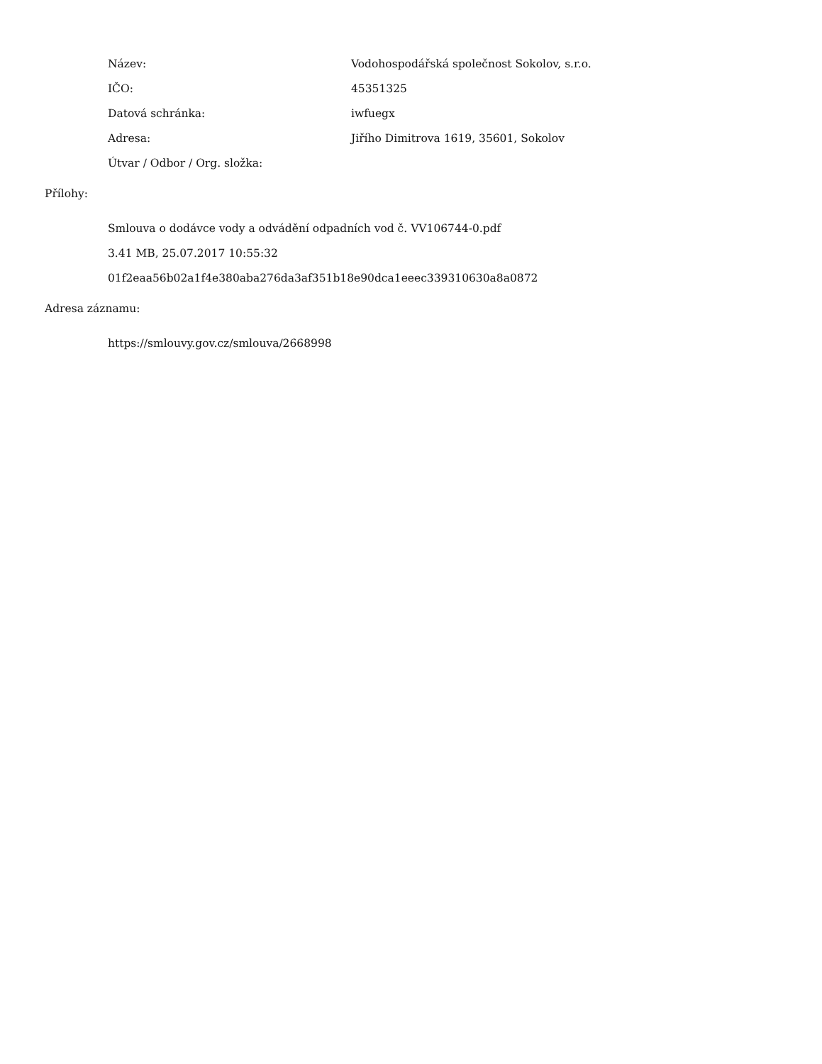Název: Vodohospodářská společnost Sokolov, s.r.o.
IČO: 45351325
Datová schránka: iwfuegx
Adresa: Jiřího Dimitrova 1619, 35601, Sokolov
Útvar / Odbor / Org. složka:
Přílohy:
Smlouva o dodávce vody a odvádění odpadních vod č. VV106744-0.pdf
3.41 MB, 25.07.2017 10:55:32
01f2eaa56b02a1f4e380aba276da3af351b18e90dca1eeec339310630a8a0872
Adresa záznamu:
https://smlouvy.gov.cz/smlouva/2668998